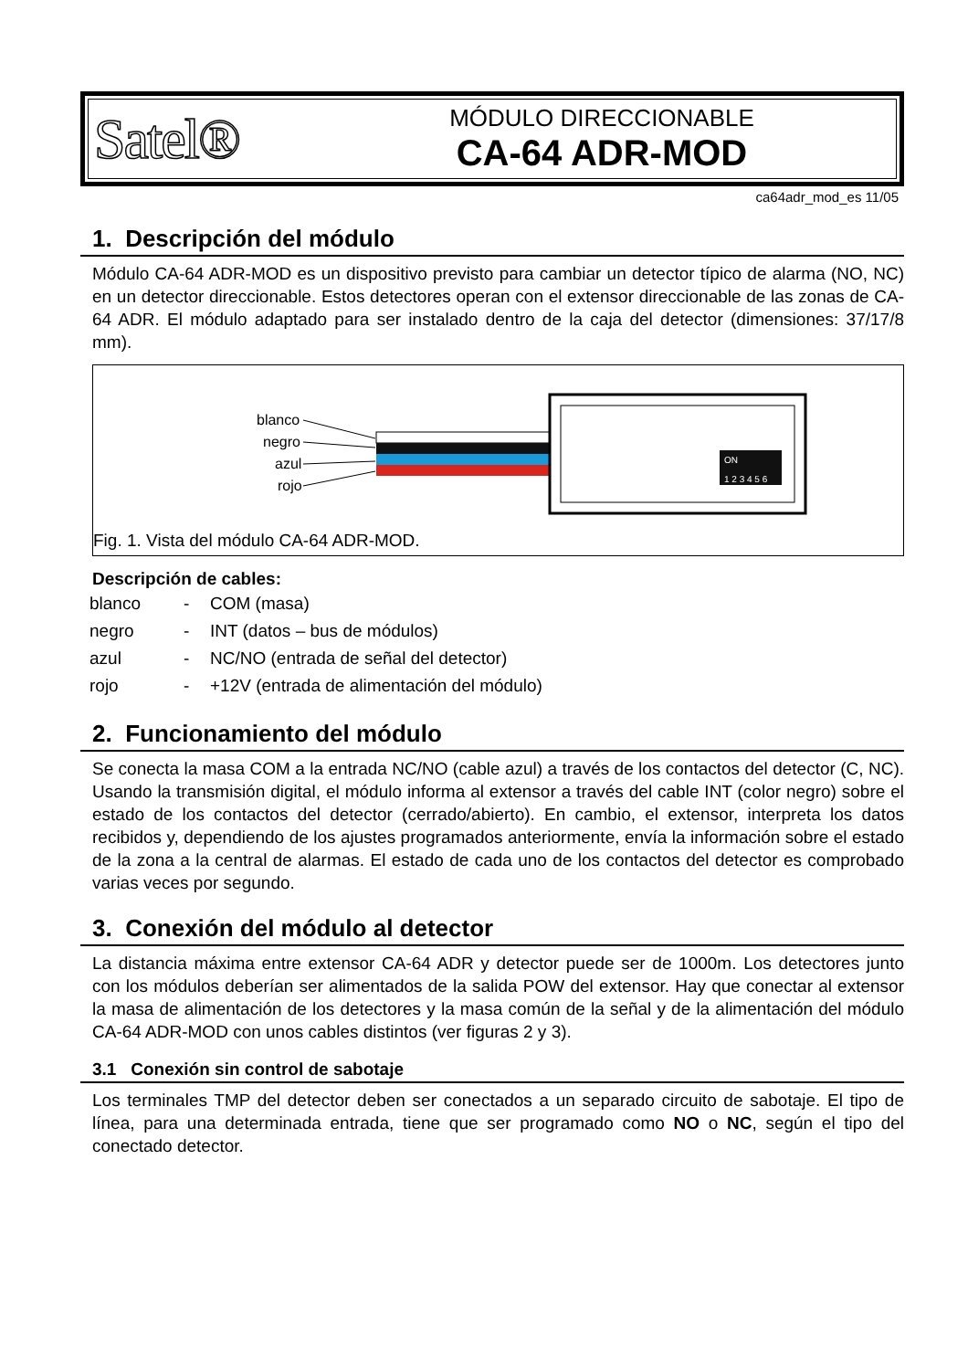Satel®
MÓDULO DIRECCIONABLE
CA-64 ADR-MOD
ca64adr_mod_es 11/05
1. Descripción del módulo
Módulo CA-64 ADR-MOD es un dispositivo previsto para cambiar un detector típico de alarma (NO, NC) en un detector direccionable. Estos detectores operan con el extensor direccionable de las zonas de CA-64 ADR. El módulo adaptado para ser instalado dentro de la caja del detector (dimensiones: 37/17/8 mm).
blanco
negro
azul
rojo
ON
1 2 3 4 5 6
Fig. 1. Vista del módulo CA-64 ADR-MOD.
Descripción de cables:
| blanco | - | COM (masa) |
| negro | - | INT (datos – bus de módulos) |
| azul | - | NC/NO (entrada de señal del detector) |
| rojo | - | +12V (entrada de alimentación del módulo) |
2. Funcionamiento del módulo
Se conecta la masa COM a la entrada NC/NO (cable azul) a través de los contactos del detector (C, NC). Usando la transmisión digital, el módulo informa al extensor a través del cable INT (color negro) sobre el estado de los contactos del detector (cerrado/abierto). En cambio, el extensor, interpreta los datos recibidos y, dependiendo de los ajustes programados anteriormente, envía la información sobre el estado de la zona a la central de alarmas. El estado de cada uno de los contactos del detector es comprobado varias veces por segundo.
3. Conexión del módulo al detector
La distancia máxima entre extensor CA-64 ADR y detector puede ser de 1000m. Los detectores junto con los módulos deberían ser alimentados de la salida POW del extensor. Hay que conectar al extensor la masa de alimentación de los detectores y la masa común de la señal y de la alimentación del módulo CA-64 ADR-MOD con unos cables distintos (ver figuras 2 y 3).
3.1 Conexión sin control de sabotaje
Los terminales TMP del detector deben ser conectados a un separado circuito de sabotaje. El tipo de línea, para una determinada entrada, tiene que ser programado como NO o NC, según el tipo del conectado detector.